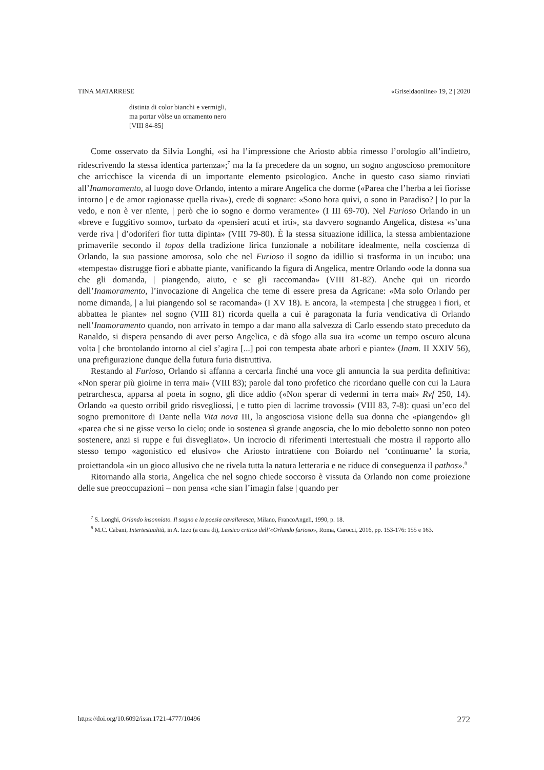TINA MATARRESE «Griseldaonline» 19, 2 | 2020
distinta di color bianchi e vermigli,
ma portar vòlse un ornamento nero
[VIII 84-85]
Come osservato da Silvia Longhi, «si ha l’impressione che Ariosto abbia rimesso l’orologio all’indietro, ridescrivendo la stessa identica partenza»;<sup>7</sup> ma la fa precedere da un sogno, un sogno angoscioso premonitore che arricchisce la vicenda di un importante elemento psicologico. Anche in questo caso siamo rinviati all’Inamoramento, al luogo dove Orlando, intento a mirare Angelica che dorme («Parea che l’herba a lei fiorisse intorno | e de amor ragionasse quella riva»), crede di sognare: «Sono hora quivi, o sono in Paradiso? | Io pur la vedo, e non è ver nïente, | però che io sogno e dormo veramente» (I III 69-70). Nel Furioso Orlando in un «breve e fuggitivo sonno», turbato da «pensieri acuti et irti», sta davvero sognando Angelica, distesa «s’una verde riva | d’odoriferi fior tutta dipinta» (VIII 79-80). È la stessa situazione idillica, la stessa ambientazione primaverile secondo il topos della tradizione lirica funzionale a nobilitare idealmente, nella coscienza di Orlando, la sua passione amorosa, solo che nel Furioso il sogno da idillio si trasforma in un incubo: una «tempesta» distrugge fiori e abbatte piante, vanificando la figura di Angelica, mentre Orlando «ode la donna sua che gli domanda, | piangendo, aiuto, e se gli raccomanda» (VIII 81-82). Anche qui un ricordo dell’Inamoramento, l’invocazione di Angelica che teme di essere presa da Agricane: «Ma solo Orlando per nome dimanda, | a lui piangendo sol se racomanda» (I XV 18). E ancora, la «tempesta | che struggea i fiori, et abbattea le piante» nel sogno (VIII 81) ricorda quella a cui è paragonata la furia vendicativa di Orlando nell’Inamoramento quando, non arrivato in tempo a dar mano alla salvezza di Carlo essendo stato preceduto da Ranaldo, si dispera pensando di aver perso Angelica, e dà sfogo alla sua ira «come un tempo oscuro alcuna volta | che brontolando intorno al ciel s’agira [...] poi con tempesta abate arbori e piante» (Inam. II XXIV 56), una prefigurazione dunque della futura furia distruttiva.
Restando al Furioso, Orlando si affanna a cercarla finché una voce gli annuncia la sua perdita definitiva: «Non sperar più gioirne in terra mai» (VIII 83); parole dal tono profetico che ricordano quelle con cui la Laura petrarchesca, apparsa al poeta in sogno, gli dice addio («Non sperar di vedermi in terra mai» Rvf 250, 14). Orlando «a questo orribil grido risvegliossi, | e tutto pien di lacrime trovossi» (VIII 83, 7-8): quasi un’eco del sogno premonitore di Dante nella Vita nova III, la angosciosa visione della sua donna che «piangendo» gli «parea che si ne gisse verso lo cielo; onde io sostenea sì grande angoscia, che lo mio deboletto sonno non poteo sostenere, anzi si ruppe e fui disvegliato». Un incrocio di riferimenti intertestuali che mostra il rapporto allo stesso tempo «agonistico ed elusivo» che Ariosto intrattiene con Boiardo nel ‘continuarne’ la storia, proiettandola «in un gioco allusivo che ne rivela tutta la natura letteraria e ne riduce di conseguenza il pathos».<sup>8</sup>
Ritornando alla storia, Angelica che nel sogno chiede soccorso è vissuta da Orlando non come proiezione delle sue preoccupazioni – non pensa «che sian l’imagin false | quando per
<sup>7</sup> S. Longhi, Orlando insonniato. Il sogno e la poesia cavalleresca, Milano, FrancoAngeli, 1990, p. 18.
<sup>8</sup> M.C. Cabani, Intertestualità, in A. Izzo (a cura di), Lessico critico dell’«Orlando furioso», Roma, Carocci, 2016, pp. 153-176: 155 e 163.
https://doi.org/10.6092/issn.1721-4777/10496 272